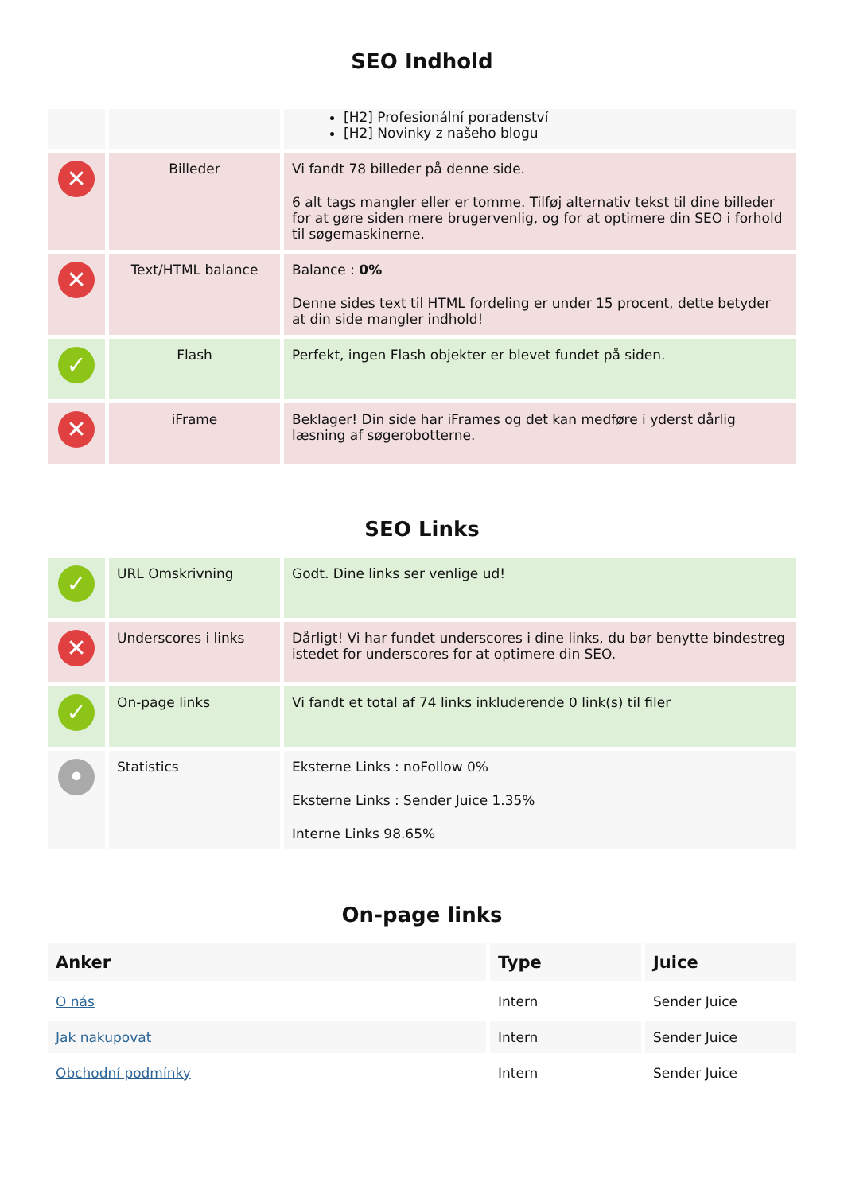SEO Indhold
| | | [H2] Profesionální poradenství [H2] Novinky z našeho blogu |
| ✕ | Billeder | Vi fandt 78 billeder på denne side. 6 alt tags mangler eller er tomme. Tilføj alternativ tekst til dine billeder for at gøre siden mere brugervenlig, og for at optimere din SEO i forhold til søgemaskinerne. |
| ✕ | Text/HTML balance | Balance : 0% Denne sides text til HTML fordeling er under 15 procent, dette betyder at din side mangler indhold! |
| ✓ | Flash | Perfekt, ingen Flash objekter er blevet fundet på siden. |
| ✕ | iFrame | Beklager! Din side har iFrames og det kan medføre i yderst dårlig læsning af søgerobotterne. |
SEO Links
| ✓ | URL Omskrivning | Godt. Dine links ser venlige ud! |
| ✕ | Underscores i links | Dårligt! Vi har fundet underscores i dine links, du bør benytte bindestreg istedet for underscores for at optimere din SEO. |
| ✓ | On-page links | Vi fandt et total af 74 links inkluderende 0 link(s) til filer |
| • | Statistics | Eksterne Links : noFollow 0% Eksterne Links : Sender Juice 1.35% Interne Links 98.65% |
On-page links
| Anker | Type | Juice |
| --- | --- | --- |
| O nás | Intern | Sender Juice |
| Jak nakupovat | Intern | Sender Juice |
| Obchodní podmínky | Intern | Sender Juice |